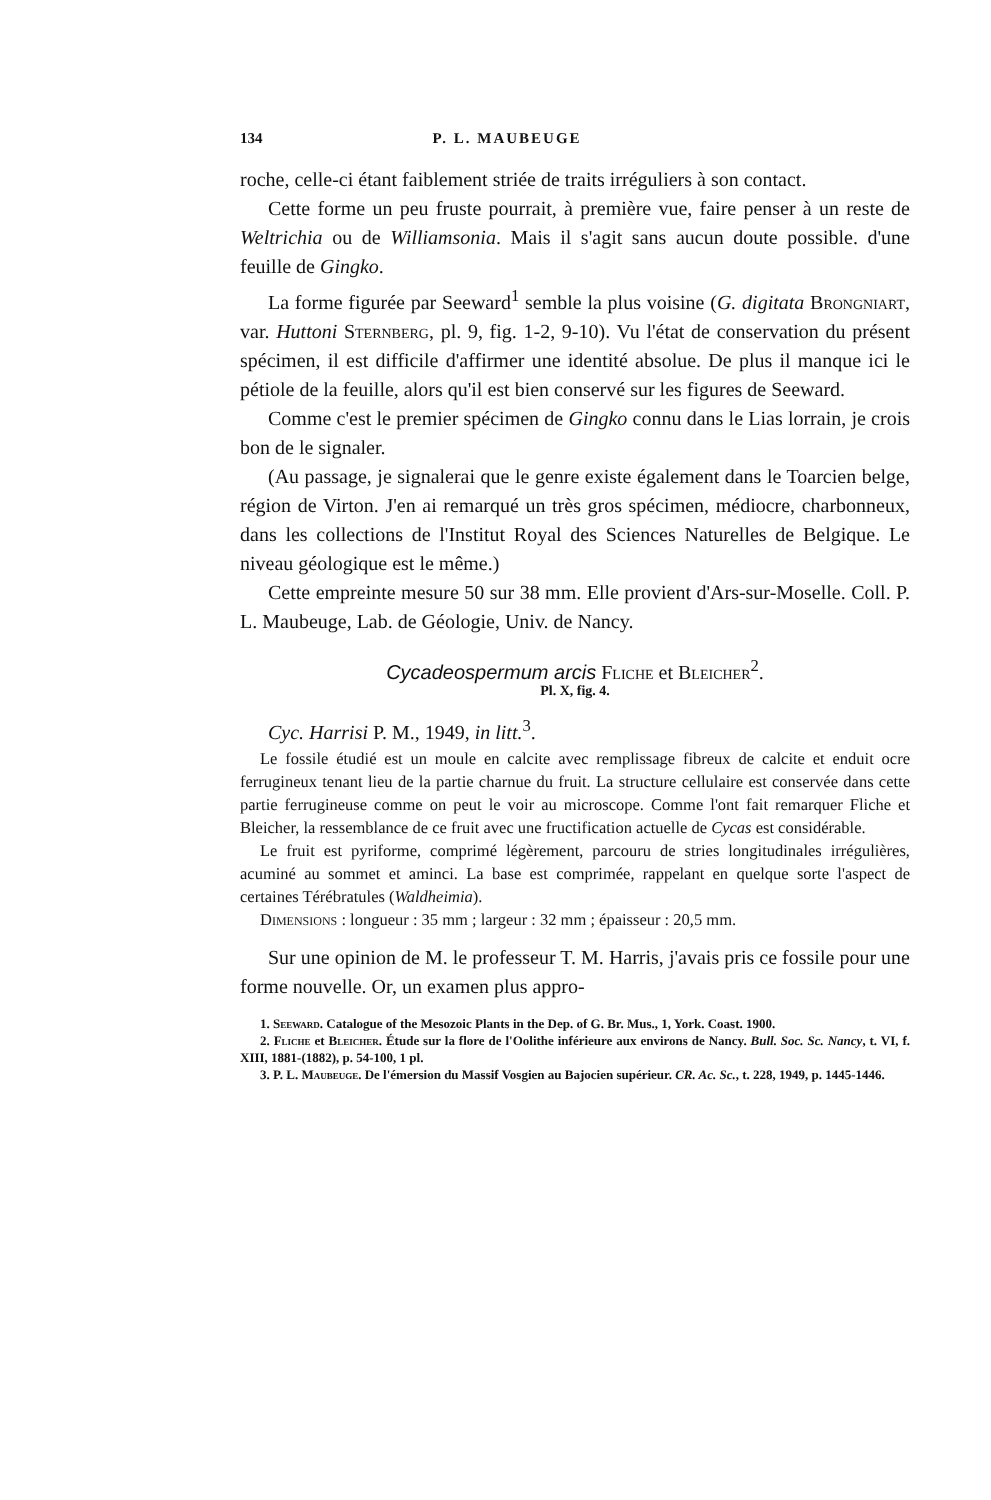134 P. L. MAUBEUGE
roche, celle-ci étant faiblement striée de traits irréguliers à son contact.
Cette forme un peu fruste pourrait, à première vue, faire penser à un reste de Weltrichia ou de Williamsonia. Mais il s'agit sans aucun doute possible. d'une feuille de Gingko.
La forme figurée par Seeward<sup>1</sup> semble la plus voisine (G. digitata Brongniart, var. Huttoni Sternberg, pl. 9, fig. 1-2, 9-10). Vu l'état de conservation du présent spécimen, il est difficile d'affirmer une identité absolue. De plus il manque ici le pétiole de la feuille, alors qu'il est bien conservé sur les figures de Seeward.
Comme c'est le premier spécimen de Gingko connu dans le Lias lorrain, je crois bon de le signaler.
(Au passage, je signalerai que le genre existe également dans le Toarcien belge, région de Virton. J'en ai remarqué un très gros spécimen, médiocre, charbonneux, dans les collections de l'Institut Royal des Sciences Naturelles de Belgique. Le niveau géologique est le même.)
Cette empreinte mesure 50 sur 38 mm. Elle provient d'Ars-sur-Moselle. Coll. P. L. Maubeuge, Lab. de Géologie, Univ. de Nancy.
Cycadeospermum arcis Fliche et Bleicher<sup>2</sup>.
Pl. X, fig. 4.
Cyc. Harrisi P. M., 1949, in litt.<sup>3</sup>.
Le fossile étudié est un moule en calcite avec remplissage fibreux de calcite et enduit ocre ferrugineux tenant lieu de la partie charnue du fruit. La structure cellulaire est conservée dans cette partie ferrugineuse comme on peut le voir au microscope. Comme l'ont fait remarquer Fliche et Bleicher, la ressemblance de ce fruit avec une fructification actuelle de Cycas est considérable.
Le fruit est pyriforme, comprimé légèrement, parcouru de stries longitudinales irrégulières, acuminé au sommet et aminci. La base est comprimée, rappelant en quelque sorte l'aspect de certaines Térébratules (Waldheimia).
Dimensions : longueur : 35 mm ; largeur : 32 mm ; épaisseur : 20,5 mm.
Sur une opinion de M. le professeur T. M. Harris, j'avais pris ce fossile pour une forme nouvelle. Or, un examen plus appro-
1. Seeward. Catalogue of the Mesozoic Plants in the Dep. of G. Br. Mus., 1, York. Coast. 1900.
2. Fliche et Bleicher. Étude sur la flore de l'Oolithe inférieure aux environs de Nancy. Bull. Soc. Sc. Nancy, t. VI, f. XIII, 1881-(1882), p. 54-100, 1 pl.
3. P. L. Maubeuge. De l'émersion du Massif Vosgien au Bajocien supérieur. CR. Ac. Sc., t. 228, 1949, p. 1445-1446.